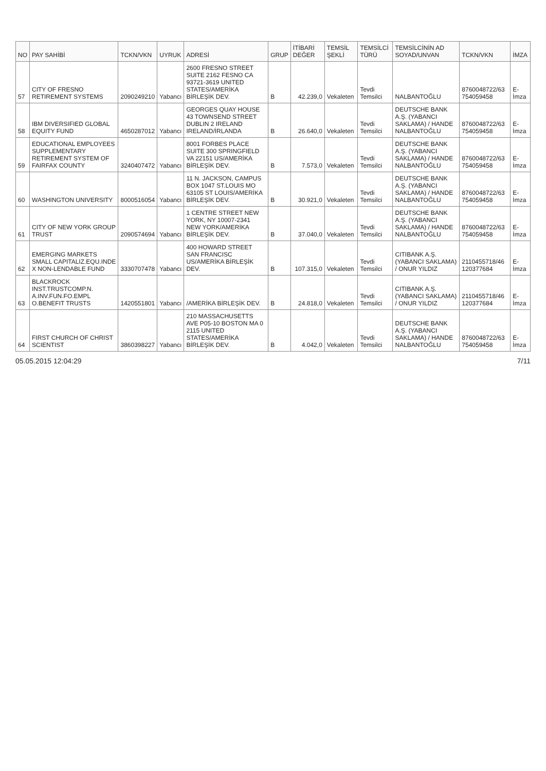| NO | PAY SAHİBİ | TCKN/VKN | UYRUK | ADRESİ | GRUP | İTİBARİ DEĞER | TEMSİL ŞEKLİ | TEMSİLCİ TÜRÜ | TEMSİLCİNİN AD SOYAD/UNVAN | TCKN/VKN | İMZA |
| --- | --- | --- | --- | --- | --- | --- | --- | --- | --- | --- | --- |
| 57 | CITY OF FRESNO RETIREMENT SYSTEMS | 2090249210 | Yabancı | 2600 FRESNO STREET SUITE 2162 FESNO CA 93721-3619 UNITED STATES/AMERİKA BİRLEŞİK DEV. | B | 42.239,0 | Vekaleten | Tevdi Temsilci | NALBANTOĞLU | 8760048722/63 754059458 | E-İmza |
| 58 | IBM DIVERSIFIED GLOBAL EQUITY FUND | 4650287012 | Yabancı | GEORGES QUAY HOUSE 43 TOWNSEND STREET DUBLIN 2 IRELAND IRELAND/İRLANDA | B | 26.640,0 | Vekaleten | Tevdi Temsilci | DEUTSCHE BANK A.Ş. (YABANCI SAKLAMA) / HANDE NALBANTOĞLU | 8760048722/63 754059458 | E-İmza |
| 59 | EDUCATIONAL EMPLOYEES SUPPLEMENTARY RETIREMENT SYSTEM OF FAIRFAX COUNTY | 3240407472 | Yabancı | 8001 FORBES PLACE SUITE 300 SPRINGFIELD VA 22151 US/AMERİKA BİRLEŞİK DEV. | B | 7.573,0 | Vekaleten | Tevdi Temsilci | DEUTSCHE BANK A.Ş. (YABANCI SAKLAMA) / HANDE NALBANTOĞLU | 8760048722/63 754059458 | E-İmza |
| 60 | WASHINGTON UNIVERSITY | 8000516054 | Yabancı | 11 N. JACKSON, CAMPUS BOX 1047 ST.LOUIS MO 63105 ST LOUIS/AMERİKA BİRLEŞİK DEV. | B | 30.921,0 | Vekaleten | Tevdi Temsilci | DEUTSCHE BANK A.Ş. (YABANCI SAKLAMA) / HANDE NALBANTOĞLU | 8760048722/63 754059458 | E-İmza |
| 61 | CITY OF NEW YORK GROUP TRUST | 2090574694 | Yabancı | 1 CENTRE STREET NEW YORK, NY 10007-2341 NEW YORK/AMERİKA BİRLEŞİK DEV. | B | 37.040,0 | Vekaleten | Tevdi Temsilci | DEUTSCHE BANK A.Ş. (YABANCI SAKLAMA) / HANDE NALBANTOĞLU | 8760048722/63 754059458 | E-İmza |
| 62 | EMERGING MARKETS SMALL CAPITALIZ.EQU.INDE X NON-LENDABLE FUND | 3330707478 | Yabancı | 400 HOWARD STREET SAN FRANCISC US/AMERİKA BİRLEŞİK DEV. | B | 107.315,0 | Vekaleten | Tevdi Temsilci | CITIBANK A.Ş. (YABANCI SAKLAMA) / ONUR YILDIZ | 2110455718/46 120377684 | E-İmza |
| 63 | BLACKROCK INST.TRUSTCOMP.N. A.INV.FUN.FO.EMPL O.BENEFIT TRUSTS | 1420551801 | Yabancı | /AMERİKA BİRLEŞİK DEV. | B | 24.818,0 | Vekaleten | Tevdi Temsilci | CITIBANK A.Ş. (YABANCI SAKLAMA) / ONUR YILDIZ | 2110455718/46 120377684 | E-İmza |
| 64 | FIRST CHURCH OF CHRIST SCIENTIST | 3860398227 | Yabancı | 210 MASSACHUSETTS AVE P05-10 BOSTON MA 0 2115 UNITED STATES/AMERİKA BİRLEŞİK DEV. | B | 4.042,0 | Vekaleten | Tevdi Temsilci | DEUTSCHE BANK A.Ş. (YABANCI SAKLAMA) / HANDE NALBANTOĞLU | 8760048722/63 754059458 | E-İmza |
05.05.2015 12:04:29 7/11